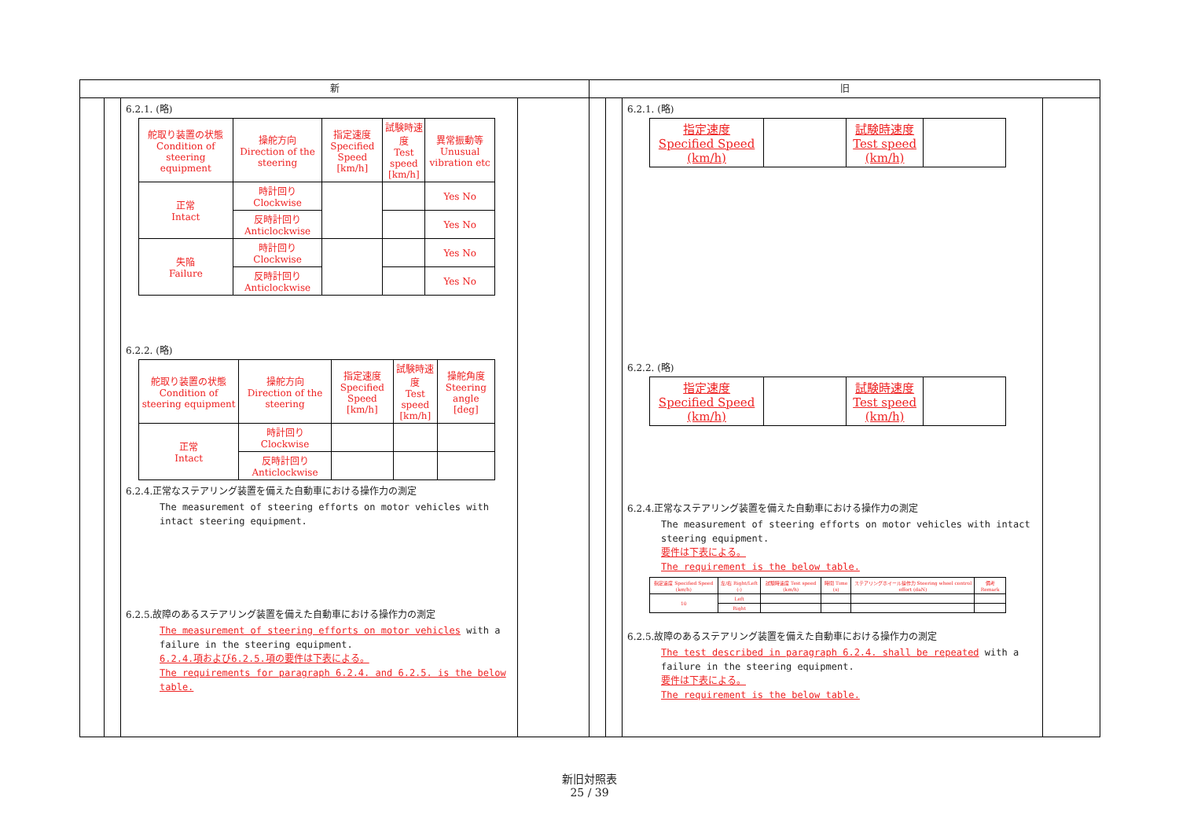新
6.2.1. (略)
| 舵取り装置の状態 Condition of steering equipment | 操舵方向 Direction of the steering | 指定速度 Specified Speed [km/h] | 試験時速度 Test speed [km/h] | 異常振動等 Unusual vibration etc |
| 正常 Intact | 時計回り Clockwise | | | Yes No |
| | 反時計回り Anticlockwise | | | Yes No |
| 失陥 Failure | 時計回り Clockwise | | | Yes No |
| | 反時計回り Anticlockwise | | | Yes No |
6.2.2. (略)
| 舵取り装置の状態 Condition of steering equipment | 操舵方向 Direction of the steering | 指定速度 Specified Speed [km/h] | 試験時速度 Test speed [km/h] | 操舵角度 Steering angle [deg] |
| 正常 Intact | 時計回り Clockwise | | | |
| | 反時計回り Anticlockwise | | | |
6.2.4.正常なステアリング装置を備えた自動車における操作力の測定
The measurement of steering efforts on motor vehicles with intact steering equipment.
6.2.5.故障のあるステアリング装置を備えた自動車における操作力の測定
The measurement of steering efforts on motor vehicles with a failure in the steering equipment.
6.2.4.項および6.2.5.項の要件は下表による。
The requirements for paragraph 6.2.4. and 6.2.5. is the below table.
旧
6.2.1. (略)
| 指定速度 Specified Speed (km/h) | | 試験時速度 Test speed (km/h) | |
6.2.2. (略)
| 指定速度 Specified Speed (km/h) | | 試験時速度 Test speed (km/h) | |
6.2.4.正常なステアリング装置を備えた自動車における操作力の測定
The measurement of steering efforts on motor vehicles with intact steering equipment.
要件は下表による。
The requirement is the below table.
| 指定速度 Specified Speed (km/h) | 左/右 Right/Left (-) | 試験時速度 Test speed (km/h) | 時間 Time (s) | ステアリングホイール操作力 Steering wheel control effort (daN) | 備考 Remark |
| 10 | Left | | | | |
| | Right | | | | |
6.2.5.故障のあるステアリング装置を備えた自動車における操作力の測定
The test described in paragraph 6.2.4. shall be repeated with a failure in the steering equipment.
要件は下表による。
The requirement is the below table.
新旧対照表
25 / 39